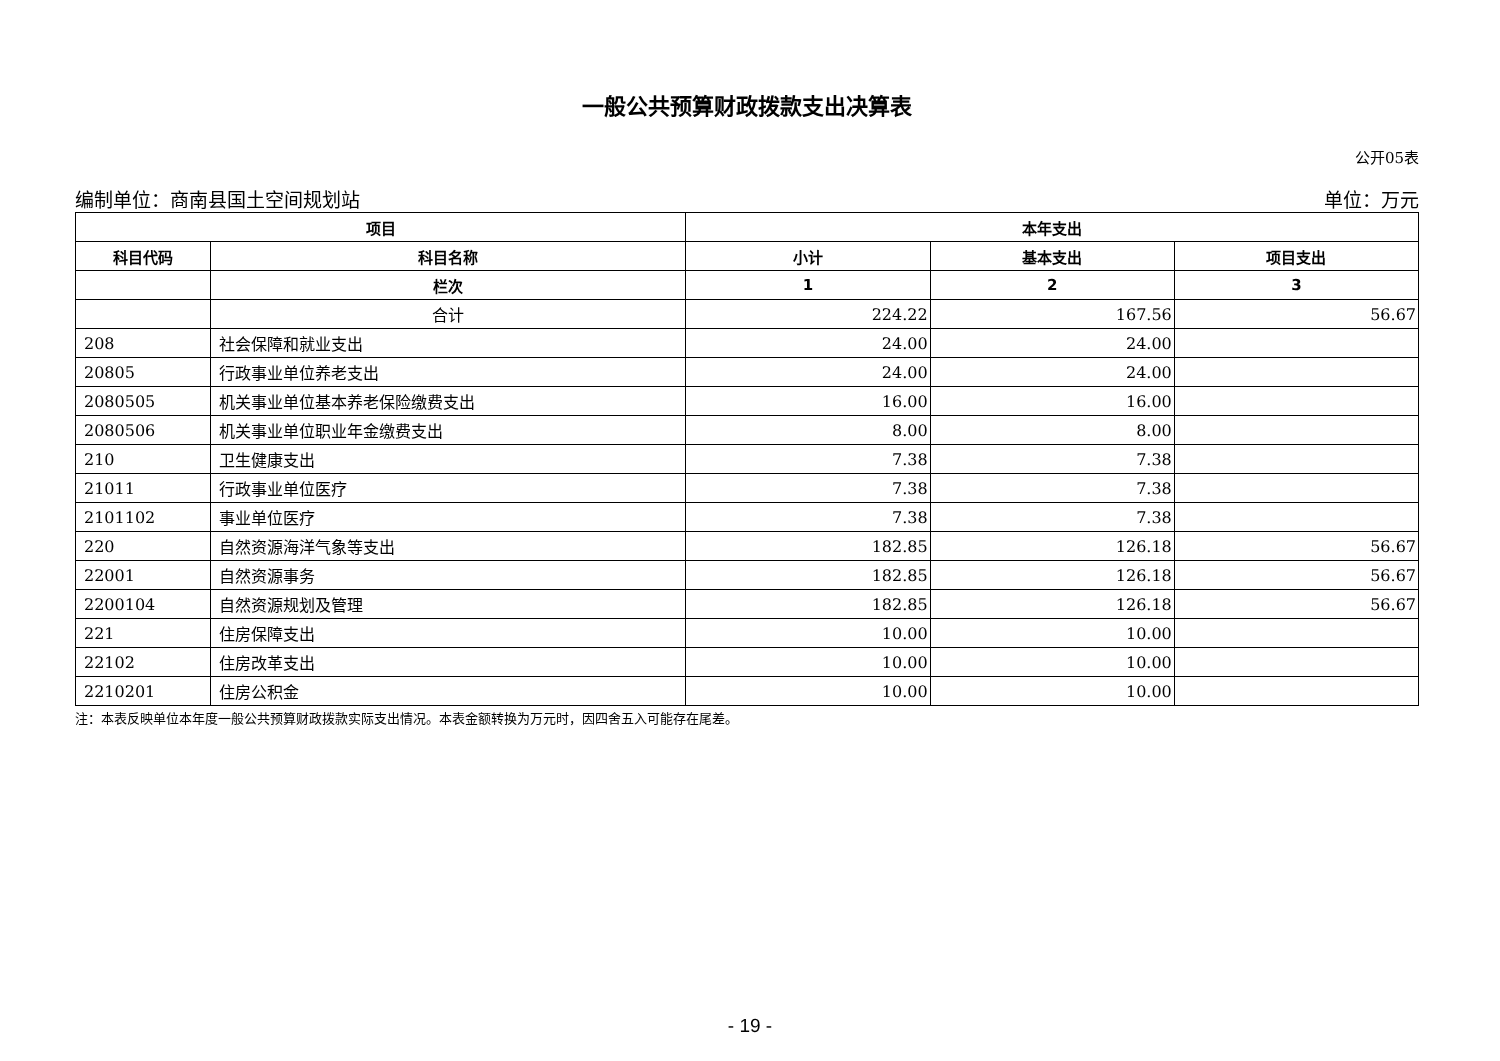一般公共预算财政拨款支出决算表
公开05表
编制单位：商南县国土空间规划站 单位：万元
| 项目 | | 本年支出 | | |
| --- | --- | --- | --- | --- |
| 科目代码 | 科目名称 | 小计 | 基本支出 | 项目支出 |
| | 栏次 | 1 | 2 | 3 |
| | 合计 | 224.22 | 167.56 | 56.67 |
| 208 | 社会保障和就业支出 | 24.00 | 24.00 | |
| 20805 | 行政事业单位养老支出 | 24.00 | 24.00 | |
| 2080505 | 机关事业单位基本养老保险缴费支出 | 16.00 | 16.00 | |
| 2080506 | 机关事业单位职业年金缴费支出 | 8.00 | 8.00 | |
| 210 | 卫生健康支出 | 7.38 | 7.38 | |
| 21011 | 行政事业单位医疗 | 7.38 | 7.38 | |
| 2101102 | 事业单位医疗 | 7.38 | 7.38 | |
| 220 | 自然资源海洋气象等支出 | 182.85 | 126.18 | 56.67 |
| 22001 | 自然资源事务 | 182.85 | 126.18 | 56.67 |
| 2200104 | 自然资源规划及管理 | 182.85 | 126.18 | 56.67 |
| 221 | 住房保障支出 | 10.00 | 10.00 | |
| 22102 | 住房改革支出 | 10.00 | 10.00 | |
| 2210201 | 住房公积金 | 10.00 | 10.00 | |
注：本表反映单位本年度一般公共预算财政拨款实际支出情况。本表金额转换为万元时，因四舍五入可能存在尾差。
- 19 -